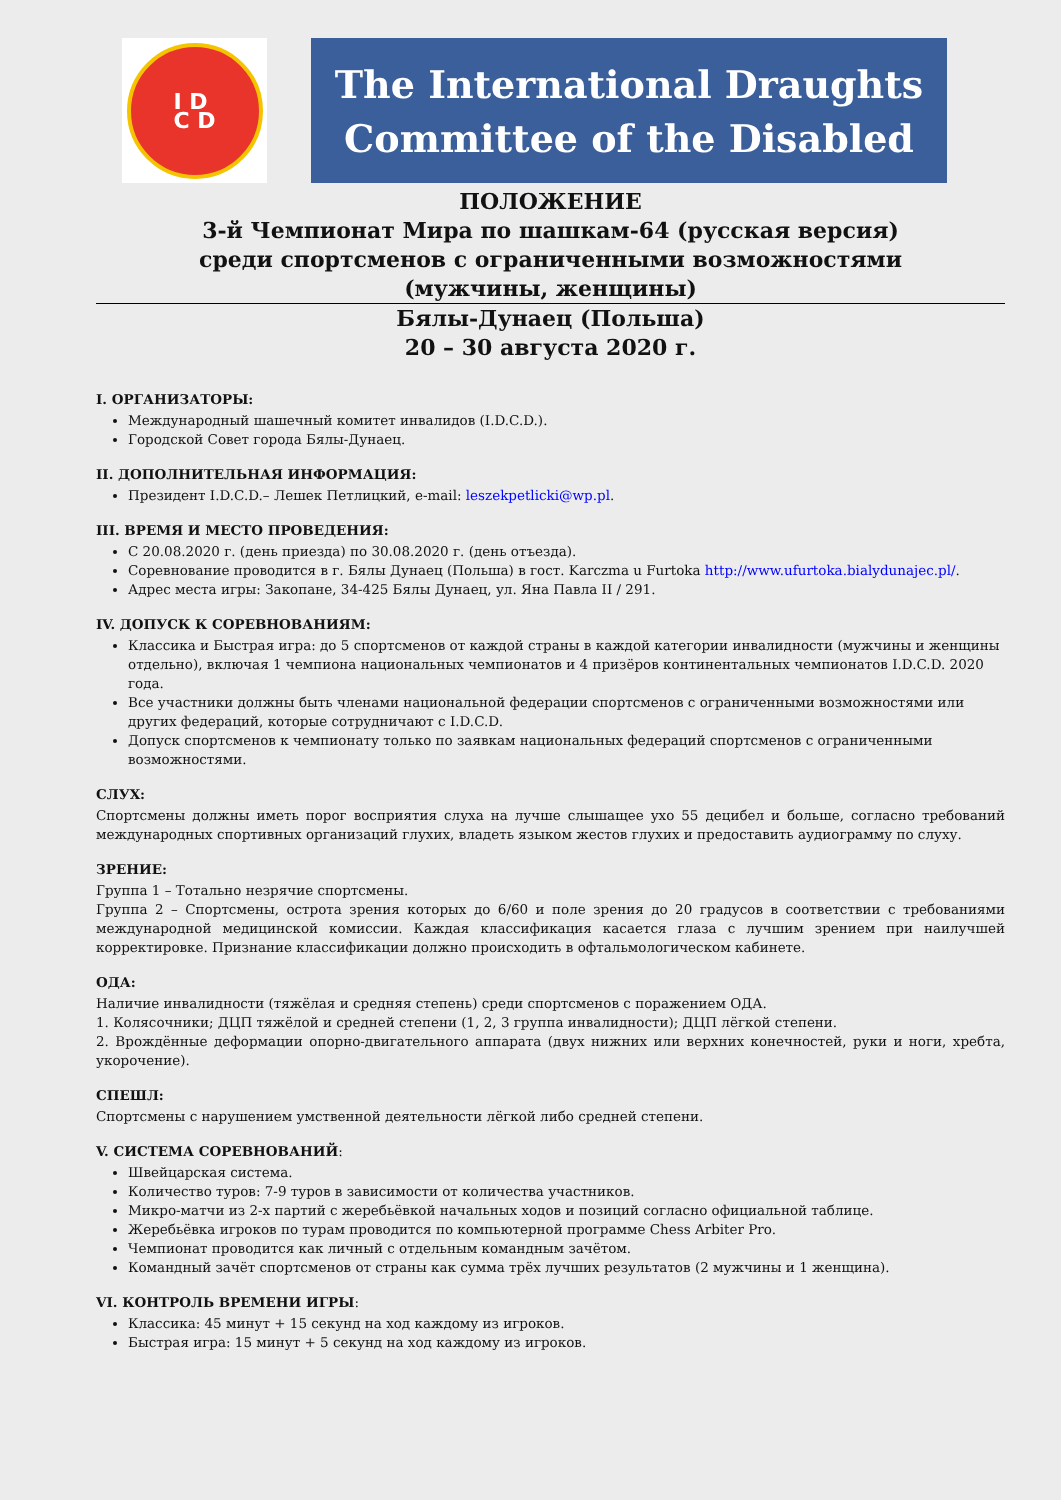I D
C D
The International Draughts
Committee of the Disabled
ПОЛОЖЕНИЕ
3-й Чемпионат Мира по шашкам-64 (русская версия)
среди спортсменов с ограниченными возможностями
(мужчины, женщины)
Бялы-Дунаец (Польша)
20 – 30 августа 2020 г.
I. ОРГАНИЗАТОРЫ:
Международный шашечный комитет инвалидов (I.D.C.D.).
Городской Совет города Бялы-Дунаец.
II. ДОПОЛНИТЕЛЬНАЯ ИНФОРМАЦИЯ:
Президент I.D.C.D.– Лешек Петлицкий, e-mail: leszekpetlicki@wp.pl.
III. ВРЕМЯ И МЕСТО ПРОВЕДЕНИЯ:
С 20.08.2020 г. (день приезда) по 30.08.2020 г. (день отъезда).
Соревнование проводится в г. Бялы Дунаец (Польша) в гост. Karczma u Furtoka http://www.ufurtoka.bialydunajec.pl/.
Адрес места игры: Закопане, 34-425 Бялы Дунаец, ул. Яна Павла II / 291.
IV. ДОПУСК К СОРЕВНОВАНИЯМ:
Классика и Быстрая игра: до 5 спортсменов от каждой страны в каждой категории инвалидности (мужчины и женщины отдельно), включая 1 чемпиона национальных чемпионатов и 4 призёров континентальных чемпионатов I.D.C.D. 2020 года.
Все участники должны быть членами национальной федерации спортсменов с ограниченными возможностями или других федераций, которые сотрудничают с I.D.C.D.
Допуск спортсменов к чемпионату только по заявкам национальных федераций спортсменов с ограниченными возможностями.
СЛУХ:
Спортсмены должны иметь порог восприятия слуха на лучше слышащее ухо 55 децибел и больше, согласно требований международных спортивных организаций глухих, владеть языком жестов глухих и предоставить аудиограмму по слуху.
ЗРЕНИЕ:
Группа 1 – Тотально незрячие спортсмены.
Группа 2 – Спортсмены, острота зрения которых до 6/60 и поле зрения до 20 градусов в соответствии с требованиями международной медицинской комиссии. Каждая классификация касается глаза с лучшим зрением при наилучшей корректировке. Признание классификации должно происходить в офтальмологическом кабинете.
ОДА:
Наличие инвалидности (тяжёлая и средняя степень) среди спортсменов с поражением ОДА.
1. Колясочники; ДЦП тяжёлой и средней степени (1, 2, 3 группа инвалидности); ДЦП лёгкой степени.
2. Врождённые деформации опорно-двигательного аппарата (двух нижних или верхних конечностей, руки и ноги, хребта, укорочение).
СПЕШЛ:
Спортсмены с нарушением умственной деятельности лёгкой либо средней степени.
V. СИСТЕМА СОРЕВНОВАНИЙ:
Швейцарская система.
Количество туров: 7-9 туров в зависимости от количества участников.
Микро-матчи из 2-х партий с жеребьёвкой начальных ходов и позиций согласно официальной таблице.
Жеребьёвка игроков по турам проводится по компьютерной программе Chess Arbiter Pro.
Чемпионат проводится как личный с отдельным командным зачётом.
Командный зачёт спортсменов от страны как сумма трёх лучших результатов (2 мужчины и 1 женщина).
VI. КОНТРОЛЬ ВРЕМЕНИ ИГРЫ:
Классика: 45 минут + 15 секунд на ход каждому из игроков.
Быстрая игра: 15 минут + 5 секунд на ход каждому из игроков.